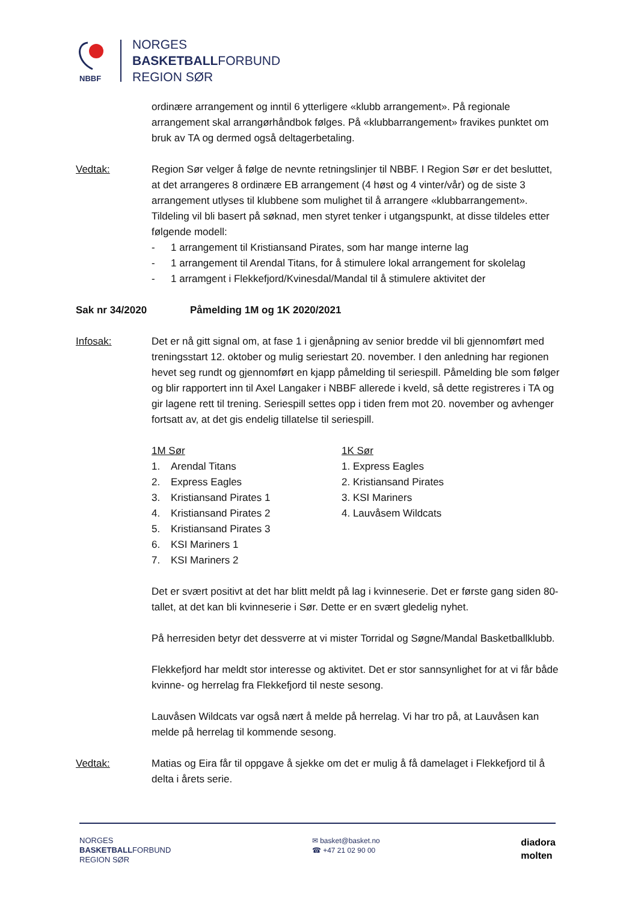NBBF
NORGES
BASKETBALLFORBUND
REGION SØR
ordinære arrangement og inntil 6 ytterligere «klubb arrangement». På regionale arrangement skal arrangørhåndbok følges. På «klubbarrangement» fravikes punktet om bruk av TA og dermed også deltagerbetaling.
Vedtak: Region Sør velger å følge de nevnte retningslinjer til NBBF. I Region Sør er det besluttet, at det arrangeres 8 ordinære EB arrangement (4 høst og 4 vinter/vår) og de siste 3 arrangement utlyses til klubbene som mulighet til å arrangere «klubbarrangement». Tildeling vil bli basert på søknad, men styret tenker i utgangspunkt, at disse tildeles etter følgende modell:
- 1 arrangement til Kristiansand Pirates, som har mange interne lag
- 1 arrangement til Arendal Titans, for å stimulere lokal arrangement for skolelag
- 1 arramgent i Flekkefjord/Kvinesdal/Mandal til å stimulere aktivitet der
Sak nr 34/2020 Påmelding 1M og 1K 2020/2021
Infosak: Det er nå gitt signal om, at fase 1 i gjenåpning av senior bredde vil bli gjennomført med treningsstart 12. oktober og mulig seriestart 20. november. I den anledning har regionen hevet seg rundt og gjennomført en kjapp påmelding til seriespill. Påmelding ble som følger og blir rapportert inn til Axel Langaker i NBBF allerede i kveld, så dette registreres i TA og gir lagene rett til trening. Seriespill settes opp i tiden frem mot 20. november og avhenger fortsatt av, at det gis endelig tillatelse til seriespill.
1M Sør
1. Arendal Titans
2. Express Eagles
3. Kristiansand Pirates 1
4. Kristiansand Pirates 2
5. Kristiansand Pirates 3
6. KSI Mariners 1
7. KSI Mariners 2
1K Sør
1. Express Eagles
2. Kristiansand Pirates
3. KSI Mariners
4. Lauvåsem Wildcats
Det er svært positivt at det har blitt meldt på lag i kvinneserie. Det er første gang siden 80-tallet, at det kan bli kvinneserie i Sør. Dette er en svært gledelig nyhet.
På herresiden betyr det dessverre at vi mister Torridal og Søgne/Mandal Basketballklubb.
Flekkefjord har meldt stor interesse og aktivitet. Det er stor sannsynlighet for at vi får både kvinne- og herrelag fra Flekkefjord til neste sesong.
Lauvåsen Wildcats var også nært å melde på herrelag. Vi har tro på, at Lauvåsen kan melde på herrelag til kommende sesong.
Vedtak: Matias og Eira får til oppgave å sjekke om det er mulig å få damelaget i Flekkefjord til å delta i årets serie.
NORGES
BASKETBALLFORBUND
REGION SØR
✉ basket@basket.no
☎ +47 21 02 90 00
diadora
molten